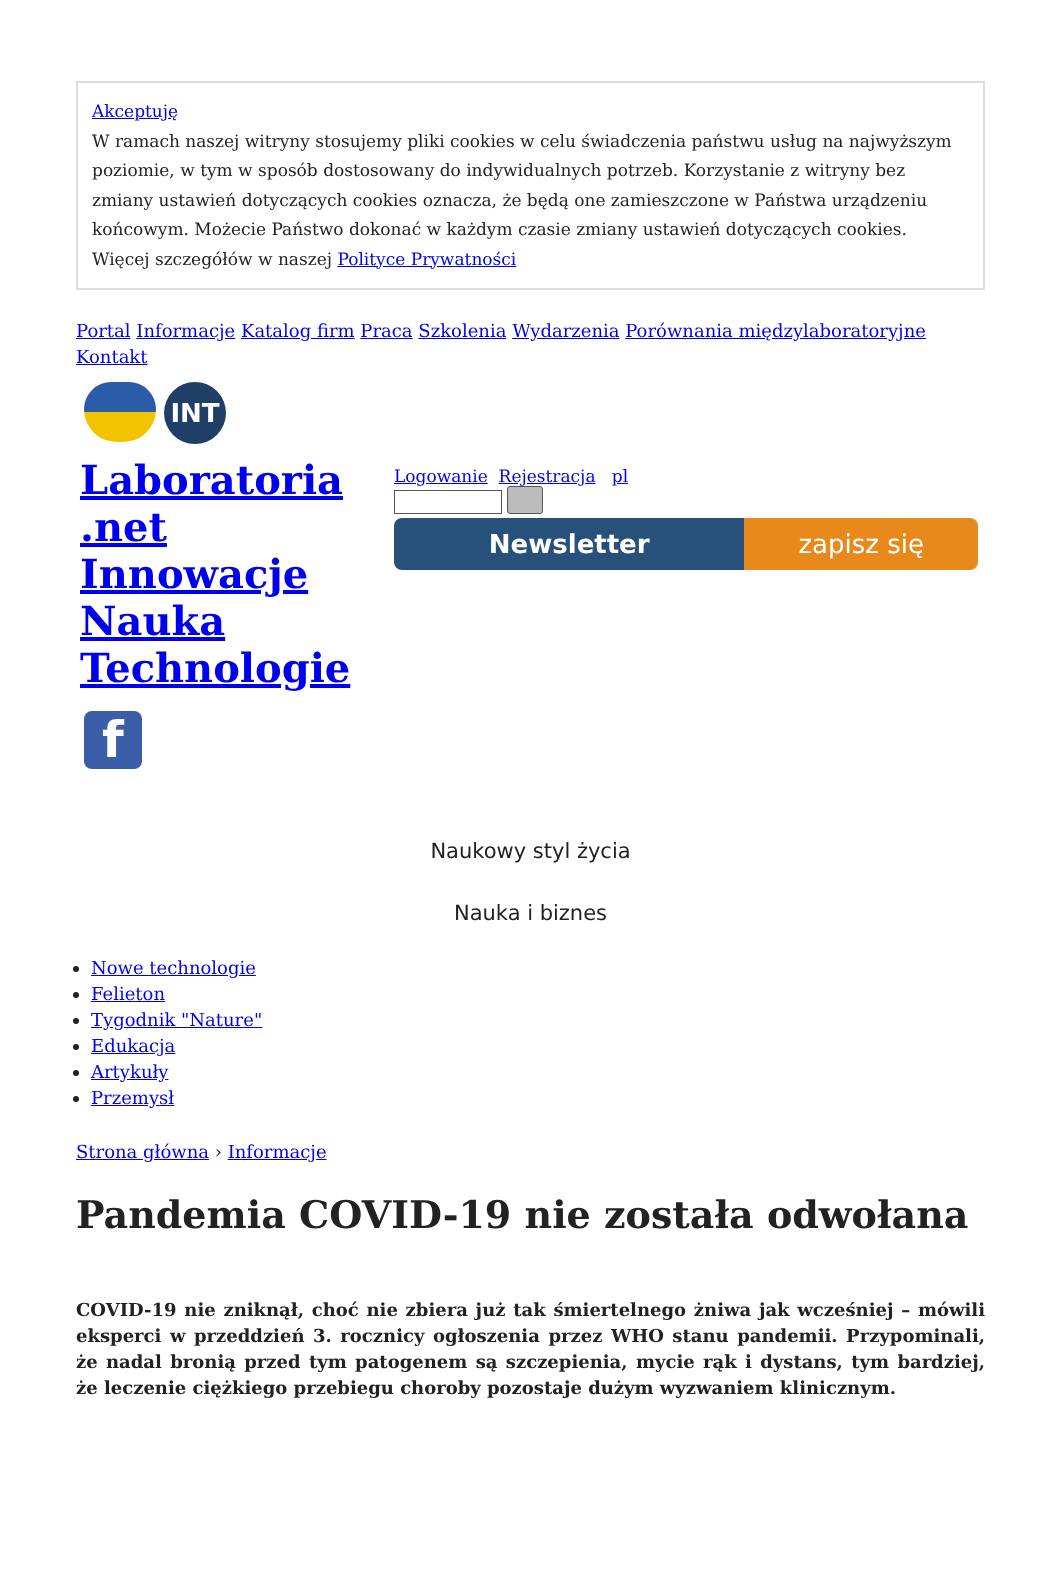Akceptuję
W ramach naszej witryny stosujemy pliki cookies w celu świadczenia państwu usług na najwyższym poziomie, w tym w sposób dostosowany do indywidualnych potrzeb. Korzystanie z witryny bez zmiany ustawień dotyczących cookies oznacza, że będą one zamieszczone w Państwa urządzeniu końcowym. Możecie Państwo dokonać w każdym czasie zmiany ustawień dotyczących cookies. Więcej szczegółów w naszej Polityce Prywatności
Portal Informacje Katalog firm Praca Szkolenia Wydarzenia Porównania międzylaboratoryjne Kontakt
INT
Laboratoria .net Innowacje Nauka Technologie
f
Logowanie Rejestracja pl
Newsletter zapisz się
Naukowy styl życia
Nauka i biznes
Nowe technologie
Felieton
Tygodnik "Nature"
Edukacja
Artykuły
Przemysł
Strona główna › Informacje
Pandemia COVID-19 nie została odwołana
COVID-19 nie zniknął, choć nie zbiera już tak śmiertelnego żniwa jak wcześniej – mówili eksperci w przeddzień 3. rocznicy ogłoszenia przez WHO stanu pandemii. Przypominali, że nadal bronią przed tym patogenem są szczepienia, mycie rąk i dystans, tym bardziej, że leczenie ciężkiego przebiegu choroby pozostaje dużym wyzwaniem klinicznym.